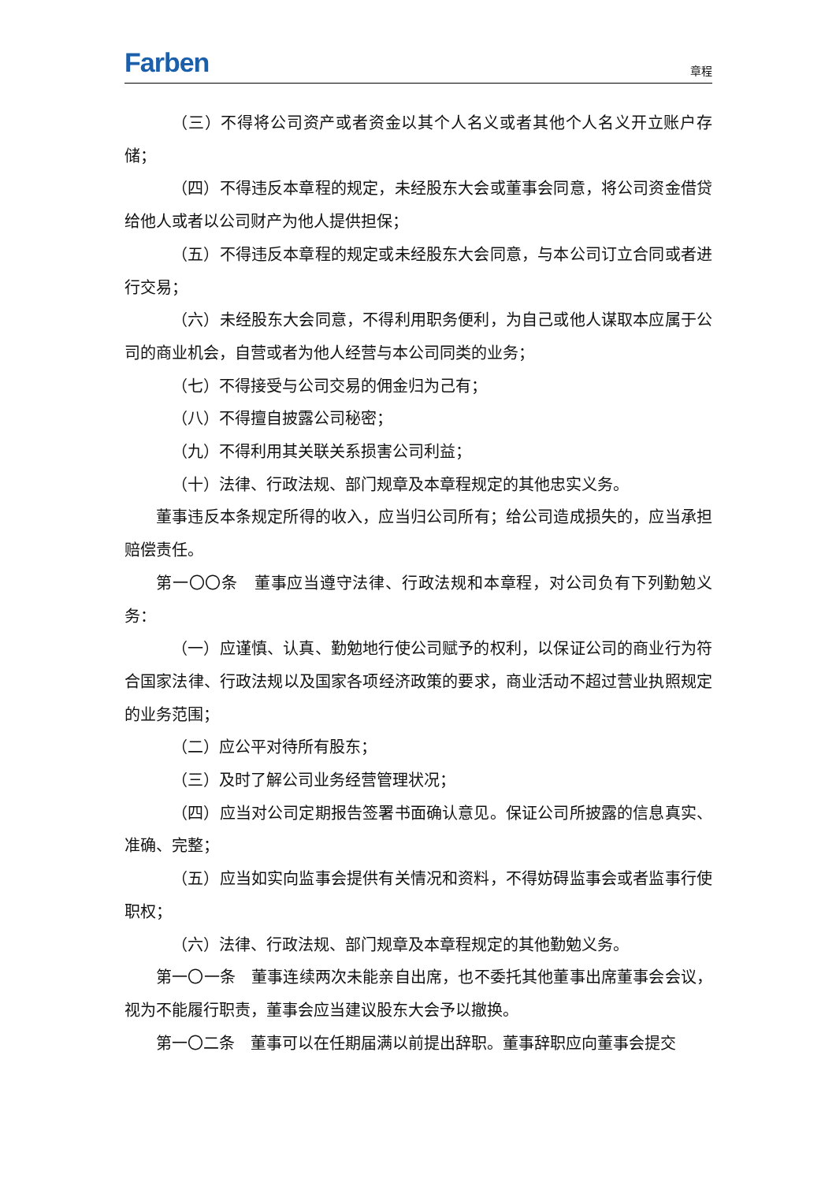Farben 章程
（三）不得将公司资产或者资金以其个人名义或者其他个人名义开立账户存储；
（四）不得违反本章程的规定，未经股东大会或董事会同意，将公司资金借贷给他人或者以公司财产为他人提供担保；
（五）不得违反本章程的规定或未经股东大会同意，与本公司订立合同或者进行交易；
（六）未经股东大会同意，不得利用职务便利，为自己或他人谋取本应属于公司的商业机会，自营或者为他人经营与本公司同类的业务；
（七）不得接受与公司交易的佣金归为己有；
（八）不得擅自披露公司秘密；
（九）不得利用其关联关系损害公司利益；
（十）法律、行政法规、部门规章及本章程规定的其他忠实义务。
董事违反本条规定所得的收入，应当归公司所有；给公司造成损失的，应当承担赔偿责任。
第一〇〇条　董事应当遵守法律、行政法规和本章程，对公司负有下列勤勉义务：
（一）应谨慎、认真、勤勉地行使公司赋予的权利，以保证公司的商业行为符合国家法律、行政法规以及国家各项经济政策的要求，商业活动不超过营业执照规定的业务范围；
（二）应公平对待所有股东；
（三）及时了解公司业务经营管理状况；
（四）应当对公司定期报告签署书面确认意见。保证公司所披露的信息真实、准确、完整；
（五）应当如实向监事会提供有关情况和资料，不得妨碍监事会或者监事行使职权；
（六）法律、行政法规、部门规章及本章程规定的其他勤勉义务。
第一〇一条　董事连续两次未能亲自出席，也不委托其他董事出席董事会会议，视为不能履行职责，董事会应当建议股东大会予以撤换。
第一〇二条　董事可以在任期届满以前提出辞职。董事辞职应向董事会提交